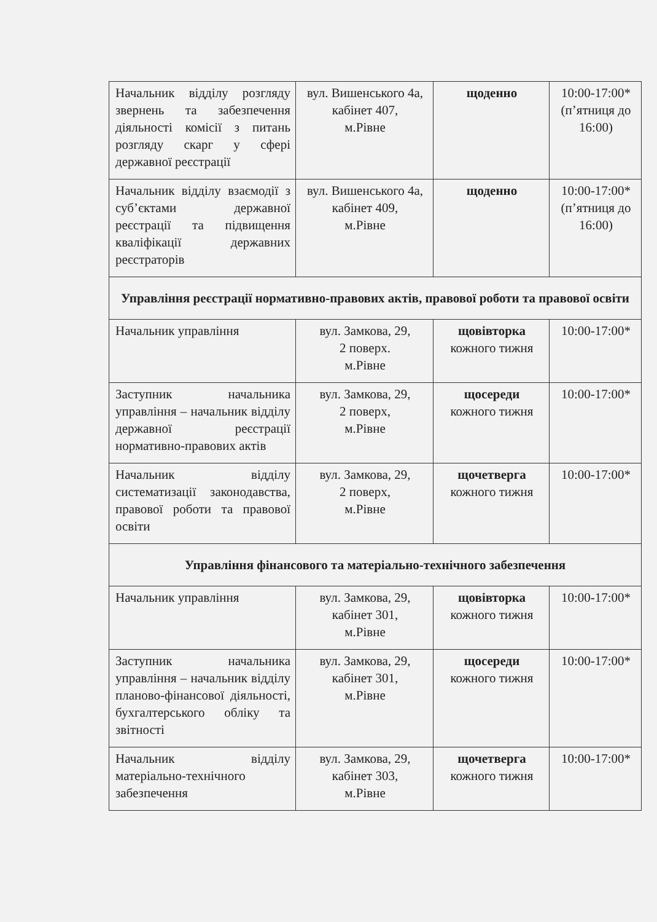| Начальник відділу розгляду звернень та забезпечення діяльності комісії з питань розгляду скарг у сфері державної реєстрації | вул. Вишенського 4а, кабінет 407, м.Рівне | щоденно | 10:00-17:00* (п’ятниця до 16:00) |
| Начальник відділу взаємодії з суб’єктами державної реєстрації та підвищення кваліфікації державних реєстраторів | вул. Вишенського 4а, кабінет 409, м.Рівне | щоденно | 10:00-17:00* (п’ятниця до 16:00) |
| Управління реєстрації нормативно-правових актів, правової роботи та правової освіти | | | |
| Начальник управління | вул. Замкова, 29, 2 поверх. м.Рівне | щовівторка кожного тижня | 10:00-17:00* |
| Заступник начальника управління – начальник відділу державної реєстрації нормативно-правових актів | вул. Замкова, 29, 2 поверх, м.Рівне | щосереди кожного тижня | 10:00-17:00* |
| Начальник відділу систематизації законодавства, правової роботи та правової освіти | вул. Замкова, 29, 2 поверх, м.Рівне | щочетверга кожного тижня | 10:00-17:00* |
| Управління фінансового та матеріально-технічного забезпечення | | | |
| Начальник управління | вул. Замкова, 29, кабінет 301, м.Рівне | щовівторка кожного тижня | 10:00-17:00* |
| Заступник начальника управління – начальник відділу планово-фінансової діяльності, бухгалтерського обліку та звітності | вул. Замкова, 29, кабінет 301, м.Рівне | щосереди кожного тижня | 10:00-17:00* |
| Начальник відділу матеріально-технічного забезпечення | вул. Замкова, 29, кабінет 303, м.Рівне | щочетверга кожного тижня | 10:00-17:00* |